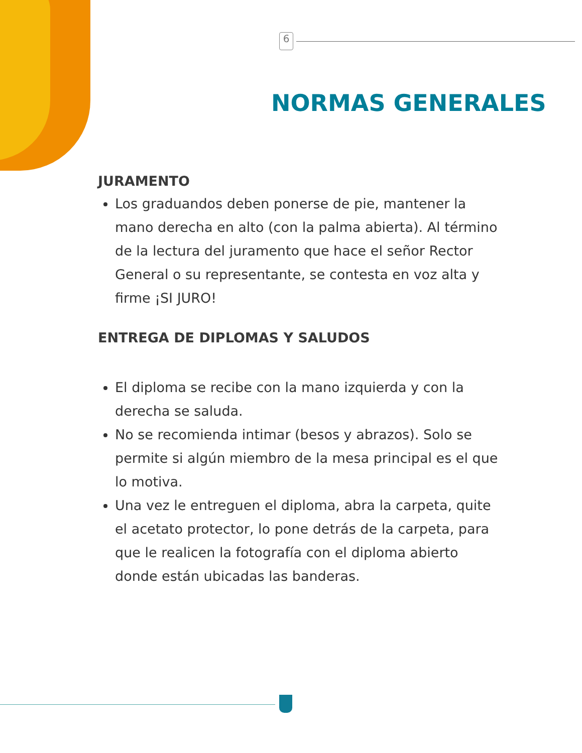6
NORMAS GENERALES
JURAMENTO
Los graduandos deben ponerse de pie, mantener la mano derecha en alto (con la palma abierta). Al término de la lectura del juramento que hace el señor Rector General o su representante, se contesta en voz alta y firme ¡SI JURO!
ENTREGA DE DIPLOMAS Y SALUDOS
El diploma se recibe con la mano izquierda y con la derecha se saluda.
No se recomienda intimar (besos y abrazos). Solo se permite si algún miembro de la mesa principal es el que lo motiva.
Una vez le entreguen el diploma, abra la carpeta, quite el acetato protector, lo pone detrás de la carpeta, para que le realicen la fotografía con el diploma abierto donde están ubicadas las banderas.